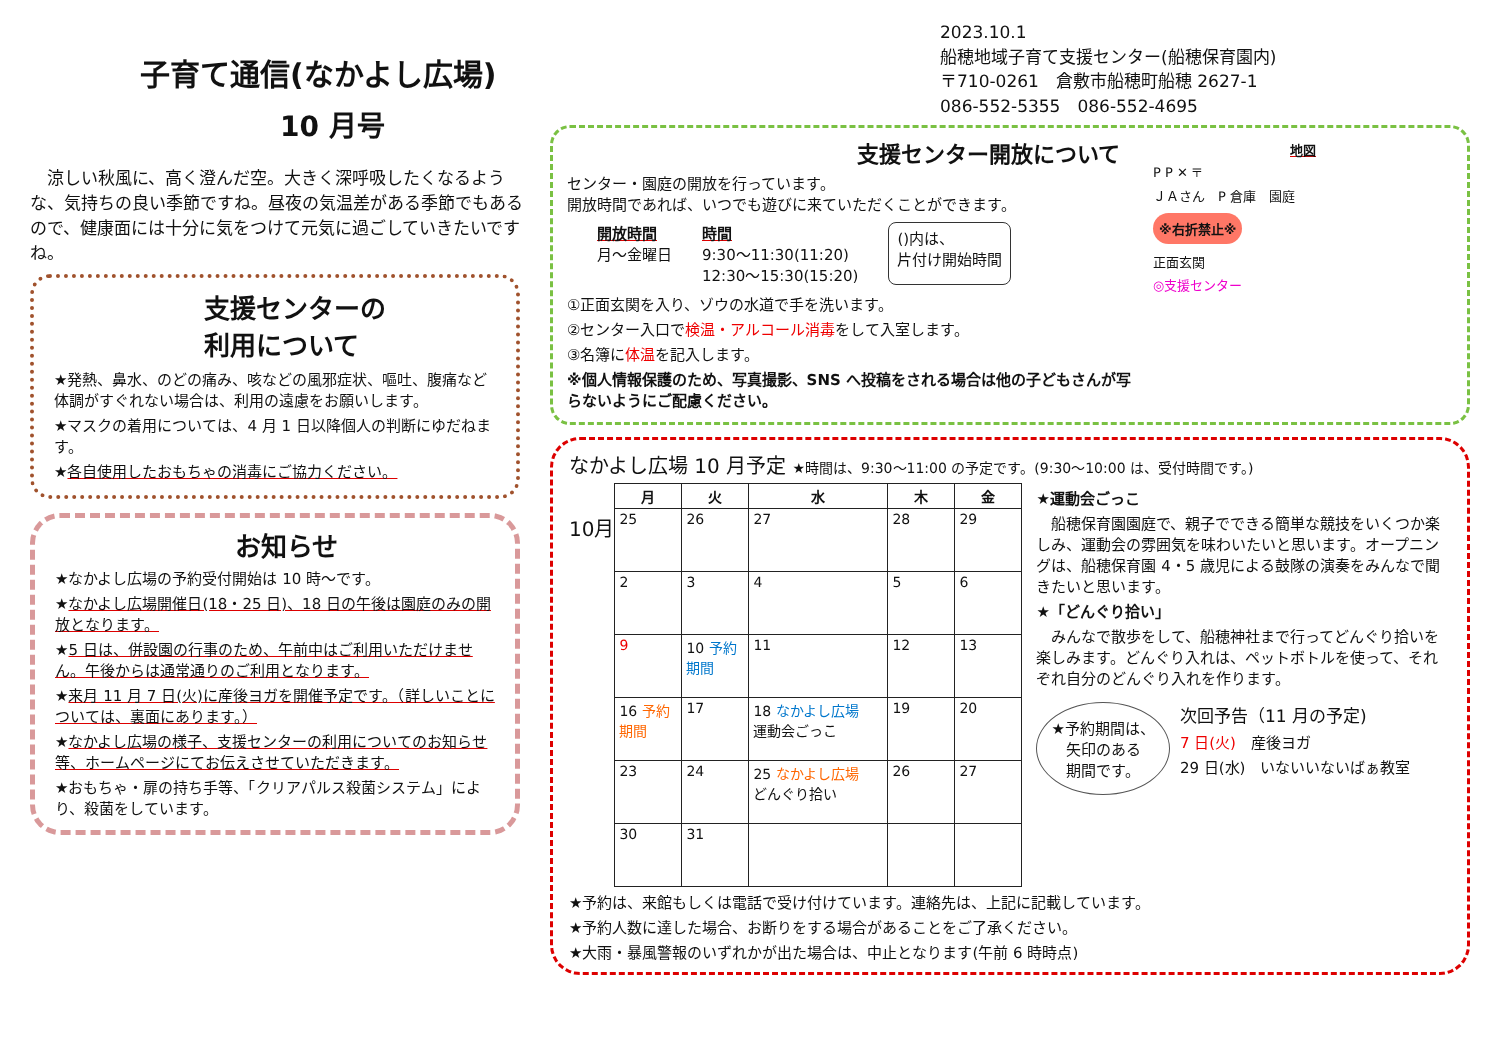子育て通信(なかよし広場)
10 月号
　涼しい秋風に、高く澄んだ空。大きく深呼吸したくなるような、気持ちの良い季節ですね。昼夜の気温差がある季節でもあるので、健康面には十分に気をつけて元気に過ごしていきたいですね。
支援センターの
利用について
★発熱、鼻水、のどの痛み、咳などの風邪症状、嘔吐、腹痛など体調がすぐれない場合は、利用の遠慮をお願いします。
★マスクの着用については、4 月 1 日以降個人の判断にゆだねます。
★各自使用したおもちゃの消毒にご協力ください。
お知らせ
★なかよし広場の予約受付開始は 10 時～です。
★なかよし広場開催日(18・25 日)、18 日の午後は園庭のみの開放となります。
★5 日は、併設園の行事のため、午前中はご利用いただけません。午後からは通常通りのご利用となります。
★来月 11 月 7 日(火)に産後ヨガを開催予定です。（詳しいことについては、裏面にあります。）
★なかよし広場の様子、支援センターの利用についてのお知らせ等、ホームページにてお伝えさせていただきます。
★おもちゃ・扉の持ち手等、「クリアパルス殺菌システム」により、殺菌をしています。
2023.10.1
船穂地域子育て支援センター(船穂保育園内)
〒710-0261　倉敷市船穂町船穂 2627-1
086-552-5355　086-552-4695
支援センター開放について
センター・園庭の開放を行っています。
開放時間であれば、いつでも遊びに来ていただくことができます。
開放時間
月～金曜日
時間
9:30～11:30(11:20)
12:30～15:30(15:20)
()内は、
片付け開始時間
①正面玄関を入り、ゾウの水道で手を洗います。
②センター入口で検温・アルコール消毒をして入室します。
③名簿に体温を記入します。
※個人情報保護のため、写真撮影、SNS へ投稿をされる場合は他の子どもさんが写らないようにご配慮ください。
地図
P P ✕ 〒
ＪＡさん　P 倉庫　園庭
※右折禁止※
正面玄関
◎支援センター
なかよし広場 10 月予定 ★時間は、9:30～11:00 の予定です。(9:30～10:00 は、受付時間です。)
10月
| 月 | 火 | 水 | 木 | 金 |
| --- | --- | --- | --- | --- |
| 25 | 26 | 27 | 28 | 29 |
| 2 | 3 | 4 | 5 | 6 |
| 9 | 10 予約期間 | 11 | 12 | 13 |
| 16 予約期間 | 17 | 18 なかよし広場 運動会ごっこ | 19 | 20 |
| 23 | 24 | 25 なかよし広場 どんぐり拾い | 26 | 27 |
| 30 | 31 | | | |
★運動会ごっこ
　船穂保育園園庭で、親子でできる簡単な競技をいくつか楽しみ、運動会の雰囲気を味わいたいと思います。オープニングは、船穂保育園 4・5 歳児による鼓隊の演奏をみんなで聞きたいと思います。
★「どんぐり拾い」
　みんなで散歩をして、船穂神社まで行ってどんぐり拾いを楽しみます。どんぐり入れは、ペットボトルを使って、それぞれ自分のどんぐり入れを作ります。
★予約期間は、
矢印のある
期間です。
次回予告（11 月の予定)
7 日(火)　産後ヨガ
29 日(水)　いないいないばぁ教室
★予約は、来館もしくは電話で受け付けています。連絡先は、上記に記載しています。
★予約人数に達した場合、お断りをする場合があることをご了承ください。
★大雨・暴風警報のいずれかが出た場合は、中止となります(午前 6 時時点)